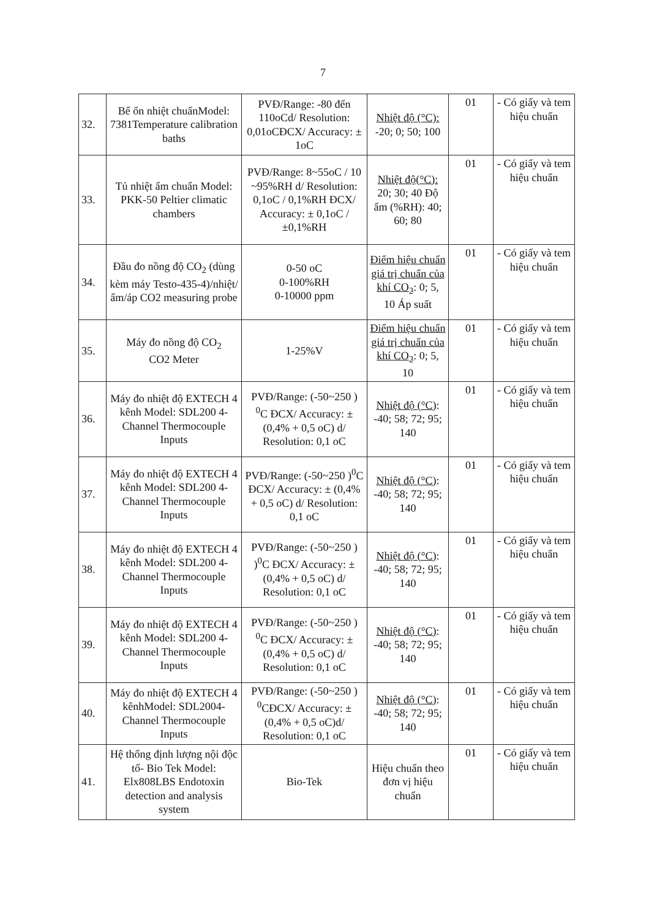7
| 32. | Bể ổn nhiệt chuẩnModel: 7381Temperature calibration baths | PVĐ/Range: -80 đến 110oCd/ Resolution: 0,01oCĐCX/ Accuracy: ± 1oC | Nhiệt độ (°C): -20; 0; 50; 100 | 01 | - Có giấy và tem hiệu chuẩn |
| 33. | Tủ nhiệt ẩm chuẩn Model: PKK-50 Peltier climatic chambers | PVĐ/Range: 8~55oC / 10 ~95%RH d/ Resolution: 0,1oC / 0,1%RH ĐCX/ Accuracy: ± 0,1oC / ±0,1%RH | Nhiệt độ(°C): 20; 30; 40 Độ ẩm (%RH): 40; 60; 80 | 01 | - Có giấy và tem hiệu chuẩn |
| 34. | Đầu đo nồng độ CO<sub>2</sub> (dùng kèm máy Testo-435-4)/nhiệt/ẩm/áp CO2 measuring probe | 0-50 oC 0-100%RH 0-10000 ppm | Điểm hiệu chuẩn giá trị chuẩn của khí CO<sub>2</sub> : 0; 5, 10 Áp suất | 01 | - Có giấy và tem hiệu chuẩn |
| 35. | Máy đo nồng độ CO<sub>2</sub> CO2 Meter | 1-25%V | Điểm hiệu chuẩn giá trị chuẩn của khí CO<sub>2</sub> : 0; 5, 10 | 01 | - Có giấy và tem hiệu chuẩn |
| 36. | Máy đo nhiệt độ EXTECH 4 kênh Model: SDL200 4- Channel Thermocouple Inputs | PVĐ/Range: (-50~250 ) <sup>0</sup>C ĐCX/ Accuracy: ± (0,4% + 0,5 oC) d/ Resolution: 0,1 oC | Nhiệt độ (°C) : -40; 58; 72; 95; 140 | 01 | - Có giấy và tem hiệu chuẩn |
| 37. | Máy đo nhiệt độ EXTECH 4 kênh Model: SDL200 4- Channel Thermocouple Inputs | PVĐ/Range: (-50~250 )<sup>0</sup>C ĐCX/ Accuracy: ± (0,4% + 0,5 oC) d/ Resolution: 0,1 oC | Nhiệt độ (°C) : -40; 58; 72; 95; 140 | 01 | - Có giấy và tem hiệu chuẩn |
| 38. | Máy đo nhiệt độ EXTECH 4 kênh Model: SDL200 4- Channel Thermocouple Inputs | PVĐ/Range: (-50~250 ) )<sup>0</sup>C ĐCX/ Accuracy: ± (0,4% + 0,5 oC) d/ Resolution: 0,1 oC | Nhiệt độ (°C) : -40; 58; 72; 95; 140 | 01 | - Có giấy và tem hiệu chuẩn |
| 39. | Máy đo nhiệt độ EXTECH 4 kênh Model: SDL200 4- Channel Thermocouple Inputs | PVĐ/Range: (-50~250 ) <sup>0</sup>C ĐCX/ Accuracy: ± (0,4% + 0,5 oC) d/ Resolution: 0,1 oC | Nhiệt độ (°C) : -40; 58; 72; 95; 140 | 01 | - Có giấy và tem hiệu chuẩn |
| 40. | Máy đo nhiệt độ EXTECH 4 kênhModel: SDL2004- Channel Thermocouple Inputs | PVĐ/Range: (-50~250 ) <sup>0</sup>CĐCX/ Accuracy: ± (0,4% + 0,5 oC)d/ Resolution: 0,1 oC | Nhiệt độ (°C) : -40; 58; 72; 95; 140 | 01 | - Có giấy và tem hiệu chuẩn |
| 41. | Hệ thống định lượng nội độc tố- Bio Tek Model: Elx808LBS Endotoxin detection and analysis system | Bio-Tek | Hiệu chuẩn theo đơn vị hiệu chuẩn | 01 | - Có giấy và tem hiệu chuẩn |